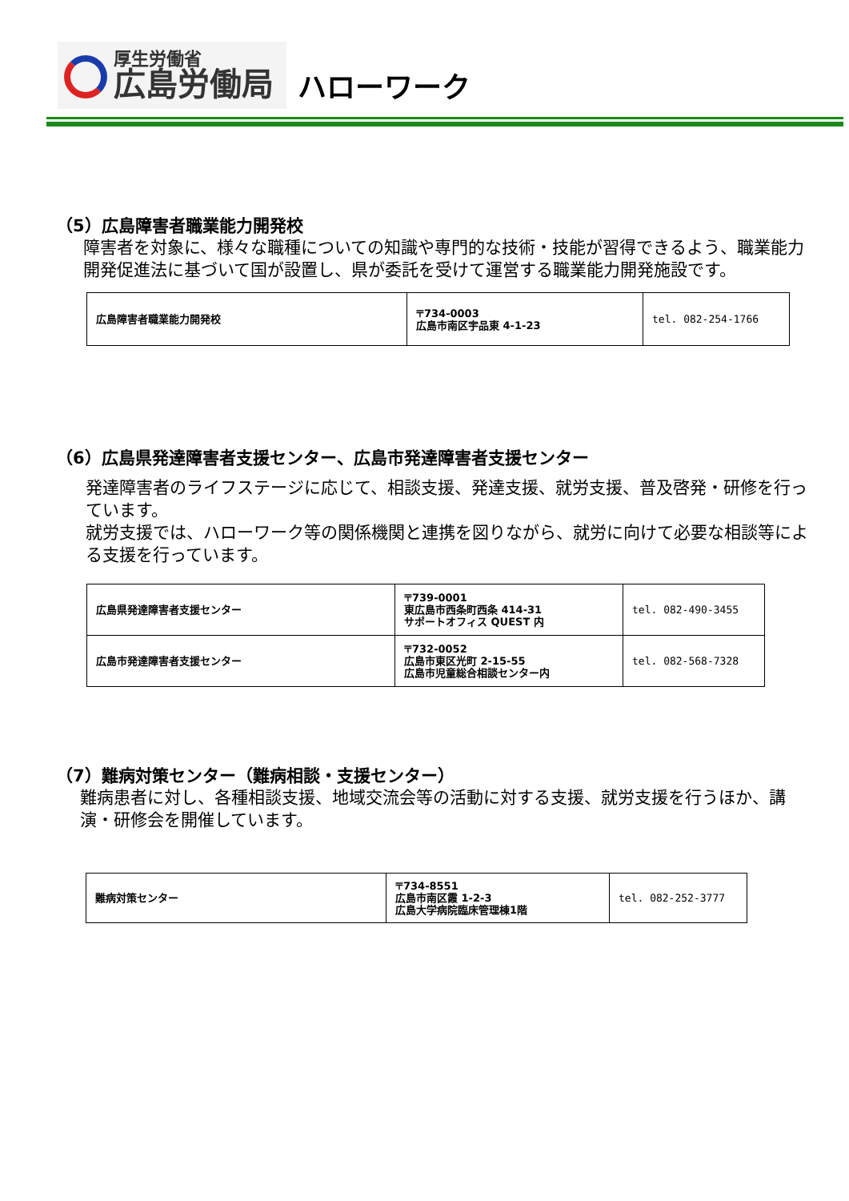厚生労働省
広島労働局
ハローワーク
（5）広島障害者職業能力開発校
障害者を対象に、様々な職種についての知識や専門的な技術・技能が習得できるよう、職業能力開発促進法に基づいて国が設置し、県が委託を受けて運営する職業能力開発施設です。
| 広島障害者職業能力開発校 | 〒734-0003 広島市南区宇品東 4-1-23 | tel. 082-254-1766 |
（6）広島県発達障害者支援センター、広島市発達障害者支援センター
発達障害者のライフステージに応じて、相談支援、発達支援、就労支援、普及啓発・研修を行っています。
就労支援では、ハローワーク等の関係機関と連携を図りながら、就労に向けて必要な相談等による支援を行っています。
| 広島県発達障害者支援センター | 〒739-0001 東広島市西条町西条 414-31 サポートオフィス QUEST 内 | tel. 082-490-3455 |
| 広島市発達障害者支援センター | 〒732-0052 広島市東区光町 2-15-55 広島市児童総合相談センター内 | tel. 082-568-7328 |
（7）難病対策センター（難病相談・支援センター）
難病患者に対し、各種相談支援、地域交流会等の活動に対する支援、就労支援を行うほか、講演・研修会を開催しています。
| 難病対策センター | 〒734-8551 広島市南区霞 1-2-3 広島大学病院臨床管理棟1階 | tel. 082-252-3777 |